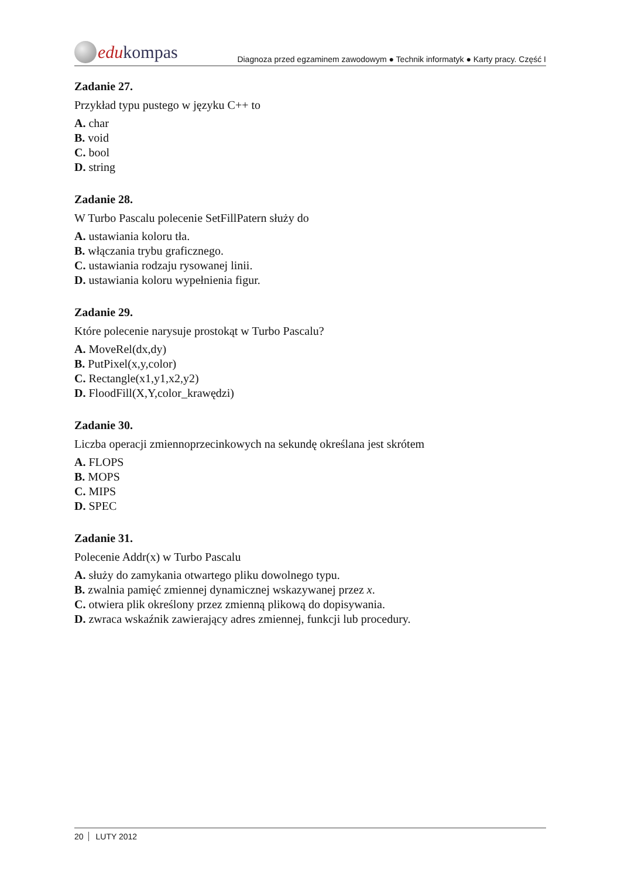edu kompas
Diagnoza przed egzaminem zawodowym ● Technik informatyk ● Karty pracy. Część I
Zadanie 27.
Przykład typu pustego w języku C++ to
A. char
B. void
C. bool
D. string
Zadanie 28.
W Turbo Pascalu polecenie SetFillPatern służy do
A. ustawiania koloru tła.
B. włączania trybu graficznego.
C. ustawiania rodzaju rysowanej linii.
D. ustawiania koloru wypełnienia figur.
Zadanie 29.
Które polecenie narysuje prostokąt w Turbo Pascalu?
A. MoveRel(dx,dy)
B. PutPixel(x,y,color)
C. Rectangle(x1,y1,x2,y2)
D. FloodFill(X,Y,color_krawędzi)
Zadanie 30.
Liczba operacji zmiennoprzecinkowych na sekundę określana jest skrótem
A. FLOPS
B. MOPS
C. MIPS
D. SPEC
Zadanie 31.
Polecenie Addr(x) w Turbo Pascalu
A. służy do zamykania otwartego pliku dowolnego typu.
B. zwalnia pamięć zmiennej dynamicznej wskazywanej przez x.
C. otwiera plik określony przez zmienną plikową do dopisywania.
D. zwraca wskaźnik zawierający adres zmiennej, funkcji lub procedury.
20 LUTY 2012